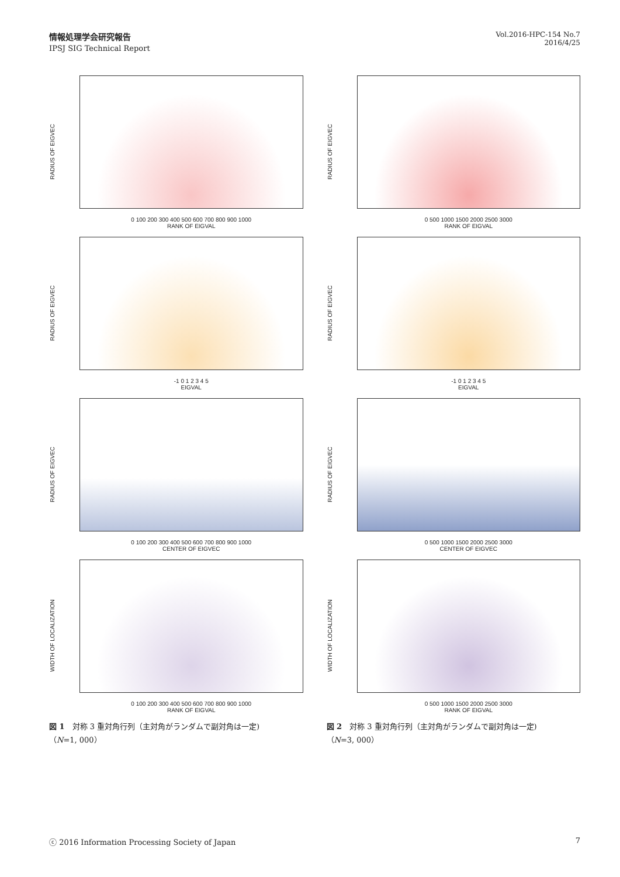情報処理学会研究報告
IPSJ SIG Technical Report
Vol.2016-HPC-154 No.7
2016/4/25
RADIUS OF EIGVEC
0 100 200 300 400 500 600 700 800 900 1000
RANK OF EIGVAL
RADIUS OF EIGVEC
-1 0 1 2 3 4 5
EIGVAL
RADIUS OF EIGVEC
0 100 200 300 400 500 600 700 800 900 1000
CENTER OF EIGVEC
WIDTH OF LOCALIZATION
0 100 200 300 400 500 600 700 800 900 1000
RANK OF EIGVAL
図 1　対称 3 重対角行列（主対角がランダムで副対角は一定)
（N=1, 000）
RADIUS OF EIGVEC
0 500 1000 1500 2000 2500 3000
RANK OF EIGVAL
RADIUS OF EIGVEC
-1 0 1 2 3 4 5
EIGVAL
RADIUS OF EIGVEC
0 500 1000 1500 2000 2500 3000
CENTER OF EIGVEC
WIDTH OF LOCALIZATION
0 500 1000 1500 2000 2500 3000
RANK OF EIGVAL
図 2　対称 3 重対角行列（主対角がランダムで副対角は一定)
（N=3, 000）
ⓒ 2016 Information Processing Society of Japan 7